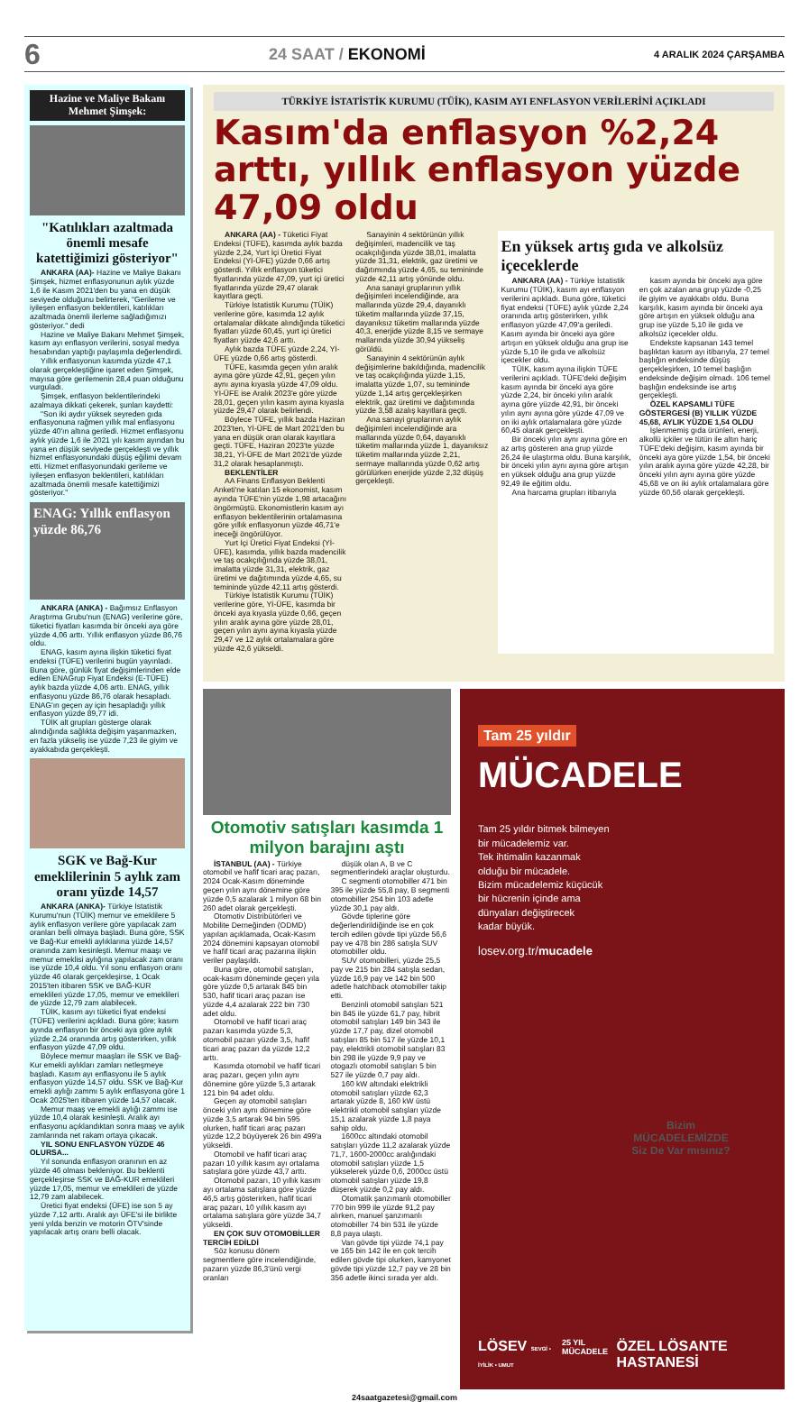6 24 SAAT / EKONOMİ 4 ARALIK 2024 ÇARŞAMBA
Hazine ve Maliye Bakanı Mehmet Şimşek:
"Katılıkları azaltmada önemli mesafe katettiğimizi gösteriyor"
ANKARA (AA)- Hazine ve Maliye Bakanı Şimşek, hizmet enflasyonunun aylık yüzde 1,6 ile Kasım 2021'den bu yana en düşük seviyede olduğunu belirterek, "Gerileme ve iyileşen enflasyon beklentileri, katılıkları azaltmada önemli ilerleme sağladığımızı gösteriyor." dedi
Hazine ve Maliye Bakanı Mehmet Şimşek, kasım ayı enflasyon verilerini, sosyal medya hesabından yaptığı paylaşımla değerlendirdi.
Yıllık enflasyonun kasımda yüzde 47,1 olarak gerçekleştiğine işaret eden Şimşek, mayısa göre gerilemenin 28,4 puan olduğunu vurguladı.
Şimşek, enflasyon beklentilerindeki azalmaya dikkati çekerek, şunları kaydetti:
"Son iki aydır yüksek seyreden gıda enflasyonuna rağmen yıllık mal enflasyonu yüzde 40'ın altına geriledi. Hizmet enflasyonu aylık yüzde 1,6 ile 2021 yılı kasım ayından bu yana en düşük seviyede gerçekleşti ve yıllık hizmet enflasyonundaki düşüş eğilimi devam etti. Hizmet enflasyonundaki gerileme ve iyileşen enflasyon beklentileri, katılıkları azaltmada önemli mesafe katettiğimizi gösteriyor."
ENAG: Yıllık enflasyon yüzde 86,76
ANKARA (ANKA) - Bağımsız Enflasyon Araştırma Grubu'nun (ENAG) verilerine göre, tüketici fiyatları kasımda bir önceki aya göre yüzde 4,06 arttı. Yıllık enflasyon yüzde 86,76 oldu.
ENAG, kasım ayına ilişkin tüketici fiyat endeksi (TÜFE) verilerini bugün yayınladı. Buna göre, günlük fiyat değişimlerinden elde edilen ENAGrup Fiyat Endeksi (E-TÜFE) aylık bazda yüzde 4,06 arttı. ENAG, yıllık enflasyonu yüzde 86,76 olarak hesapladı. ENAG'ın geçen ay için hesapladığı yıllık enflasyon yüzde 89,77 idi.
TÜİK alt grupları gösterge olarak alındığında sağlıkta değişim yaşanmazken, en fazla yükseliş ise yüzde 7,23 ile giyim ve ayakkabıda gerçekleşti.
SGK ve Bağ-Kur emeklilerinin 5 aylık zam oranı yüzde 14,57
ANKARA (ANKA)- Türkiye İstatistik Kurumu'nun (TÜİK) memur ve emeklilere 5 aylık enflasyon verilere göre yapılacak zam oranları belli olmaya başladı. Buna göre, SSK ve Bağ-Kur emekli aylıklarına yüzde 14,57 oranında zam kesinleşti. Memur maaşı ve memur emeklisi aylığına yapılacak zam oranı ise yüzde 10,4 oldu. Yıl sonu enflasyon oranı yüzde 46 olarak gerçekleşirse, 1 Ocak 2015'ten itibaren SSK ve BAĞ-KUR emeklileri yüzde 17,05, memur ve emeklileri de yüzde 12,79 zam alabilecek.
TÜİK, kasım ayı tüketici fiyat endeksi (TÜFE) verilerini açıkladı. Buna göre; kasım ayında enflasyon bir önceki aya göre aylık yüzde 2,24 oranında artış gösterirken, yıllık enflasyon yüzde 47,09 oldu.
Böylece memur maaşları ile SSK ve Bağ-Kur emekli aylıkları zamları netleşmeye başladı. Kasım ayı enflasyonu ile 5 aylık enflasyon yüzde 14,57 oldu. SSK ve Bağ-Kur emekli aylığı zammı 5 aylık enflasyona göre 1 Ocak 2025'ten itibaren yüzde 14,57 olacak.
Memur maaş ve emekli aylığı zammı ise yüzde 10,4 olarak kesinleşti. Aralık ayı enflasyonu açıklandıktan sonra maaş ve aylık zamlarında net rakam ortaya çıkacak.
YIL SONU ENFLASYON YÜZDE 46 OLURSA...
Yıl sonunda enflasyon oranının en az yüzde 46 olması bekleniyor. Bu beklenti gerçekleşirse SSK ve BAĞ-KUR emeklileri yüzde 17,05, memur ve emeklileri de yüzde 12,79 zam alabilecek.
Üretici fiyat endeksi (ÜFE) ise son 5 ay yüzde 7,12 arttı. Aralık ayı ÜFE'si ile birlikte yeni yılda benzin ve motorin ÖTV'sinde yapılacak artış oranı belli olacak.
TÜRKİYE İSTATİSTİK KURUMU (TÜİK), KASIM AYI ENFLASYON VERİLERİNİ AÇIKLADI
Kasım'da enflasyon %2,24 arttı, yıllık enflasyon yüzde 47,09 oldu
ANKARA (AA) - Tüketici Fiyat Endeksi (TÜFE), kasımda aylık bazda yüzde 2,24, Yurt İçi Üretici Fiyat Endeksi (Yİ-ÜFE) yüzde 0,66 artış gösterdi. Yıllık enflasyon tüketici fiyatlarında yüzde 47,09, yurt içi üretici fiyatlarında yüzde 29,47 olarak kayıtlara geçti.
Türkiye İstatistik Kurumu (TÜİK) verilerine göre, kasımda 12 aylık ortalamalar dikkate alındığında tüketici fiyatları yüzde 60,45, yurt içi üretici fiyatları yüzde 42,6 arttı.
Aylık bazda TÜFE yüzde 2,24, Yİ-ÜFE yüzde 0,66 artış gösterdi.
TÜFE, kasımda geçen yılın aralık ayına göre yüzde 42,91, geçen yılın aynı ayına kıyasla yüzde 47,09 oldu. Yİ-ÜFE ise Aralık 2023'e göre yüzde 28,01, geçen yılın kasım ayına kıyasla yüzde 29,47 olarak belirlendi.
Böylece TÜFE, yıllık bazda Haziran 2023'ten, Yİ-ÜFE de Mart 2021'den bu yana en düşük oran olarak kayıtlara geçti. TÜFE, Haziran 2023'te yüzde 38,21, Yİ-ÜFE de Mart 2021'de yüzde 31,2 olarak hesaplanmıştı.
BEKLENTİLER
AA Finans Enflasyon Beklenti Anketi'ne katılan 15 ekonomist, kasım ayında TÜFE'nin yüzde 1,98 artacağını öngörmüştü. Ekonomistlerin kasım ayı enflasyon beklentilerinin ortalamasına göre yıllık enflasyonun yüzde 46,71'e ineceği öngörülüyor.
Yurt İçi Üretici Fiyat Endeksi (Yİ-ÜFE), kasımda, yıllık bazda madencilik ve taş ocakçılığında yüzde 38,01, imalatta yüzde 31,31, elektrik, gaz üretimi ve dağıtımında yüzde 4,65, su temininde yüzde 42,11 artış gösterdi.
Türkiye İstatistik Kurumu (TÜİK) verilerine göre, Yİ-ÜFE, kasımda bir önceki aya kıyasla yüzde 0,66, geçen yılın aralık ayına göre yüzde 28,01, geçen yılın aynı ayına kıyasla yüzde 29,47 ve 12 aylık ortalamalara göre yüzde 42,6 yükseldi.
Sanayinin 4 sektörünün yıllık değişimleri, madencilik ve taş ocakçılığında yüzde 38,01, imalatta yüzde 31,31, elektrik, gaz üretimi ve dağıtımında yüzde 4,65, su temininde yüzde 42,11 artış yönünde oldu.
Ana sanayi gruplarının yıllık değişimleri incelendiğinde, ara mallarında yüzde 29,4, dayanıklı tüketim mallarında yüzde 37,15, dayanıksız tüketim mallarında yüzde 40,3, enerjide yüzde 8,15 ve sermaye mallarında yüzde 30,94 yükseliş görüldü.
Sanayinin 4 sektörünün aylık değişimlerine bakıldığında, madencilik ve taş ocakçılığında yüzde 1,15, imalatta yüzde 1,07, su temininde yüzde 1,14 artış gerçekleşirken elektrik, gaz üretimi ve dağıtımında yüzde 3,58 azalış kayıtlara geçti.
Ana sanayi gruplarının aylık değişimleri incelendiğinde ara mallarında yüzde 0,64, dayanıklı tüketim mallarında yüzde 1, dayanıksız tüketim mallarında yüzde 2,21, sermaye mallarında yüzde 0,62 artış görülürken enerjide yüzde 2,32 düşüş gerçekleşti.
En yüksek artış gıda ve alkolsüz içeceklerde
ANKARA (AA) - Türkiye İstatistik Kurumu (TÜİK), kasım ayı enflasyon verilerini açıkladı. Buna göre, tüketici fiyat endeksi (TÜFE) aylık yüzde 2,24 oranında artış gösterirken, yıllık enflasyon yüzde 47,09'a geriledi. Kasım ayında bir önceki aya göre artışın en yüksek olduğu ana grup ise yüzde 5,10 ile gıda ve alkolsüz içecekler oldu.
TÜİK, kasım ayına ilişkin TÜFE verilerini açıkladı. TÜFE'deki değişim kasım ayında bir önceki aya göre yüzde 2,24, bir önceki yılın aralık ayına göre yüzde 42,91, bir önceki yılın aynı ayına göre yüzde 47,09 ve on iki aylık ortalamalara göre yüzde 60,45 olarak gerçekleşti.
Bir önceki yılın aynı ayına göre en az artış gösteren ana grup yüzde 26,24 ile ulaştırma oldu. Buna karşılık, bir önceki yılın aynı ayına göre artışın en yüksek olduğu ana grup yüzde 92,49 ile eğitim oldu.
Ana harcama grupları itibarıyla
kasım ayında bir önceki aya göre en çok azalan ana grup yüzde -0,25 ile giyim ve ayakkabı oldu. Buna karşılık, kasım ayında bir önceki aya göre artışın en yüksek olduğu ana grup ise yüzde 5,10 ile gıda ve alkolsüz içecekler oldu.
Endekste kapsanan 143 temel başlıktan kasım ayı itibarıyla, 27 temel başlığın endeksinde düşüş gerçekleşirken, 10 temel başlığın endeksinde değişim olmadı. 106 temel başlığın endeksinde ise artış gerçekleşti.
ÖZEL KAPSAMLI TÜFE GÖSTERGESİ (B) YILLIK YÜZDE 45,68, AYLIK YÜZDE 1,54 OLDU
İşlenmemiş gıda ürünleri, enerji, alkollü içkiler ve tütün ile altın hariç TÜFE'deki değişim, kasım ayında bir önceki aya göre yüzde 1,54, bir önceki yılın aralık ayına göre yüzde 42,28, bir önceki yılın aynı ayına göre yüzde 45,68 ve on iki aylık ortalamalara göre yüzde 60,56 olarak gerçekleşti.
Otomotiv satışları kasımda 1 milyon barajını aştı
İSTANBUL (AA) - Türkiye otomobil ve hafif ticari araç pazarı, 2024 Ocak-Kasım döneminde geçen yılın aynı dönemine göre yüzde 0,5 azalarak 1 milyon 68 bin 260 adet olarak gerçekleşti.
Otomotiv Distribütörleri ve Mobilite Derneğinden (ODMD) yapılan açıklamada, Ocak-Kasım 2024 dönemini kapsayan otomobil ve hafif ticari araç pazarına ilişkin veriler paylaşıldı.
Buna göre, otomobil satışları, ocak-kasım döneminde geçen yıla göre yüzde 0,5 artarak 845 bin 530, hafif ticari araç pazarı ise yüzde 4,4 azalarak 222 bin 730 adet oldu.
Otomobil ve hafif ticari araç pazarı kasımda yüzde 5,3, otomobil pazarı yüzde 3,5, hafif ticari araç pazarı da yüzde 12,2 arttı.
Kasımda otomobil ve hafif ticari araç pazarı, geçen yılın aynı dönemine göre yüzde 5,3 artarak 121 bin 94 adet oldu.
Geçen ay otomobil satışları önceki yılın aynı dönemine göre yüzde 3,5 artarak 94 bin 595 olurken, hafif ticari araç pazarı yüzde 12,2 büyüyerek 26 bin 499'a yükseldi.
Otomobil ve hafif ticari araç pazarı 10 yıllık kasım ayı ortalama satışlara göre yüzde 43,7 arttı.
Otomobil pazarı, 10 yıllık kasım ayı ortalama satışlara göre yüzde 46,5 artış gösterirken, hafif ticari araç pazarı, 10 yıllık kasım ayı ortalama satışlara göre yüzde 34,7 yükseldi.
EN ÇOK SUV OTOMOBİLLER TERCİH EDİLDİ
Söz konusu dönem segmentlere göre incelendiğinde, pazarın yüzde 86,3'ünü vergi oranları
düşük olan A, B ve C segmentlerindeki araçlar oluşturdu.
C segmenti otomobiller 471 bin 395 ile yüzde 55,8 pay, B segmenti otomobiller 254 bin 103 adetle yüzde 30,1 pay aldı.
Gövde tiplerine göre değerlendirildiğinde ise en çok tercih edilen gövde tipi yüzde 56,6 pay ve 478 bin 286 satışla SUV otomobiller oldu.
SUV otomobilleri, yüzde 25,5 pay ve 215 bin 284 satışla sedan, yüzde 16,9 pay ve 142 bin 500 adetle hatchback otomobiller takip etti.
Benzinli otomobil satışları 521 bin 845 ile yüzde 61,7 pay, hibrit otomobil satışları 149 bin 343 ile yüzde 17,7 pay, dizel otomobil satışları 85 bin 517 ile yüzde 10,1 pay, elektrikli otomobil satışları 83 bin 298 ile yüzde 9,9 pay ve otogazlı otomobil satışları 5 bin 527 ile yüzde 0,7 pay aldı.
160 kW altındaki elektrikli otomobil satışları yüzde 62,3 artarak yüzde 8, 160 kW üstü elektrikli otomobil satışları yüzde 15,1 azalarak yüzde 1,8 paya sahip oldu.
1600cc altındaki otomobil satışları yüzde 11,2 azalarak yüzde 71,7, 1600-2000cc aralığındaki otomobil satışları yüzde 1,5 yükselerek yüzde 0,6, 2000cc üstü otomobil satışları yüzde 19,8 düşerek yüzde 0,2 pay aldı.
Otomatik şanzımanlı otomobiller 770 bin 999 ile yüzde 91,2 pay alırken, manuel şanzımanlı otomobiller 74 bin 531 ile yüzde 8,8 paya ulaştı.
Van gövde tipi yüzde 74,1 pay ve 165 bin 142 ile en çok tercih edilen gövde tipi olurken, kamyonet gövde tipi yüzde 12,7 pay ve 28 bin 356 adetle ikinci sırada yer aldı.
Tam 25 yıldır
MÜCADELE
Tam 25 yıldır bitmek bilmeyen
bir mücadelemiz var.
Tek ihtimalin kazanmak
olduğu bir mücadele.
Bizim mücadelemiz küçücük
bir hücrenin içinde ama
dünyaları değiştirecek
kadar büyük.
losev.org.tr/mucadele
Bizim MÜCADELEMİZDE Siz De Var mısınız?
LÖSEV SEVGİ • İYİLİK • UMUT 25 YIL MÜCADELE ÖZEL LÖSANTE HASTANESİ
24saatgazetesi@gmail.com